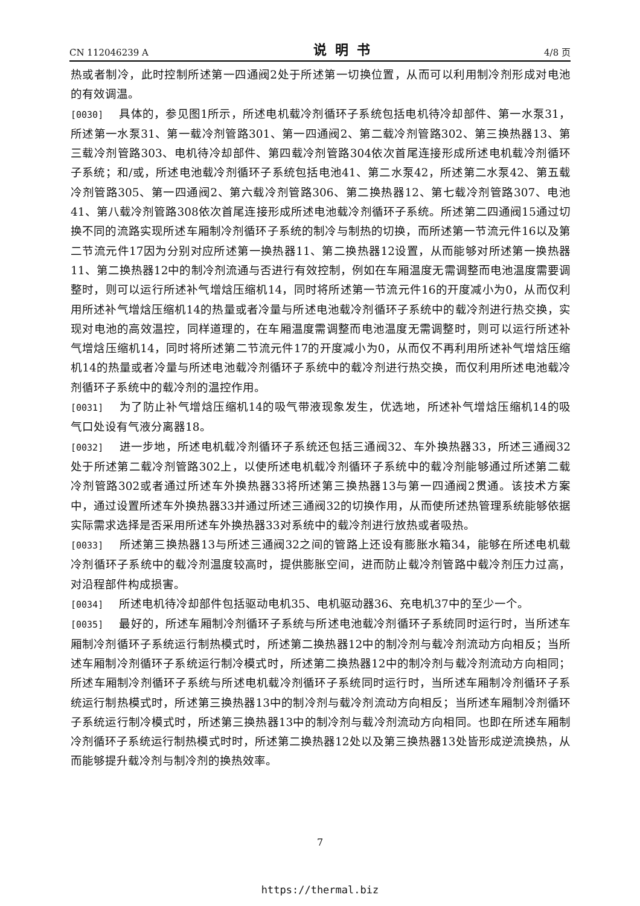CN 112046239 A 说明书 4/8 页
热或者制冷，此时控制所述第一四通阀2处于所述第一切换位置，从而可以利用制冷剂形成对电池的有效调温。
[0030] 具体的，参见图1所示，所述电机载冷剂循环子系统包括电机待冷却部件、第一水泵31，所述第一水泵31、第一载冷剂管路301、第一四通阀2、第二载冷剂管路302、第三换热器13、第三载冷剂管路303、电机待冷却部件、第四载冷剂管路304依次首尾连接形成所述电机载冷剂循环子系统；和/或，所述电池载冷剂循环子系统包括电池41、第二水泵42，所述第二水泵42、第五载冷剂管路305、第一四通阀2、第六载冷剂管路306、第二换热器12、第七载冷剂管路307、电池41、第八载冷剂管路308依次首尾连接形成所述电池载冷剂循环子系统。所述第二四通阀15通过切换不同的流路实现所述车厢制冷剂循环子系统的制冷与制热的切换，而所述第一节流元件16以及第二节流元件17因为分别对应所述第一换热器11、第二换热器12设置，从而能够对所述第一换热器11、第二换热器12中的制冷剂流通与否进行有效控制，例如在车厢温度无需调整而电池温度需要调整时，则可以运行所述补气增焓压缩机14，同时将所述第一节流元件16的开度减小为0，从而仅利用所述补气增焓压缩机14的热量或者冷量与所述电池载冷剂循环子系统中的载冷剂进行热交换，实现对电池的高效温控，同样道理的，在车厢温度需调整而电池温度无需调整时，则可以运行所述补气增焓压缩机14，同时将所述第二节流元件17的开度减小为0，从而仅不再利用所述补气增焓压缩机14的热量或者冷量与所述电池载冷剂循环子系统中的载冷剂进行热交换，而仅利用所述电池载冷剂循环子系统中的载冷剂的温控作用。
[0031] 为了防止补气增焓压缩机14的吸气带液现象发生，优选地，所述补气增焓压缩机14的吸气口处设有气液分离器18。
[0032] 进一步地，所述电机载冷剂循环子系统还包括三通阀32、车外换热器33，所述三通阀32处于所述第二载冷剂管路302上，以使所述电机载冷剂循环子系统中的载冷剂能够通过所述第二载冷剂管路302或者通过所述车外换热器33将所述第三换热器13与第一四通阀2贯通。该技术方案中，通过设置所述车外换热器33并通过所述三通阀32的切换作用，从而使所述热管理系统能够依据实际需求选择是否采用所述车外换热器33对系统中的载冷剂进行放热或者吸热。
[0033] 所述第三换热器13与所述三通阀32之间的管路上还设有膨胀水箱34，能够在所述电机载冷剂循环子系统中的载冷剂温度较高时，提供膨胀空间，进而防止载冷剂管路中载冷剂压力过高，对沿程部件构成损害。
[0034] 所述电机待冷却部件包括驱动电机35、电机驱动器36、充电机37中的至少一个。
[0035] 最好的，所述车厢制冷剂循环子系统与所述电池载冷剂循环子系统同时运行时，当所述车厢制冷剂循环子系统运行制热模式时，所述第二换热器12中的制冷剂与载冷剂流动方向相反；当所述车厢制冷剂循环子系统运行制冷模式时，所述第二换热器12中的制冷剂与载冷剂流动方向相同；所述车厢制冷剂循环子系统与所述电机载冷剂循环子系统同时运行时，当所述车厢制冷剂循环子系统运行制热模式时，所述第三换热器13中的制冷剂与载冷剂流动方向相反；当所述车厢制冷剂循环子系统运行制冷模式时，所述第三换热器13中的制冷剂与载冷剂流动方向相同。也即在所述车厢制冷剂循环子系统运行制热模式时时，所述第二换热器12处以及第三换热器13处皆形成逆流换热，从而能够提升载冷剂与制冷剂的换热效率。
7
https://thermal.biz